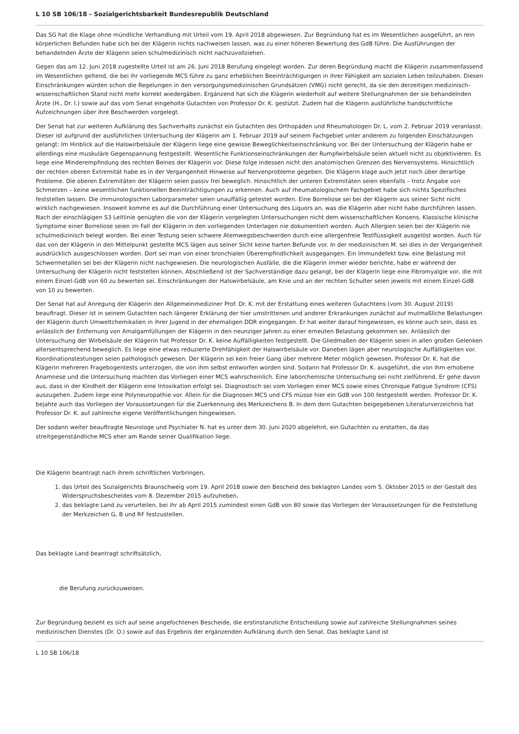L 10 SB 106/18 - Sozialgerichtsbarkeit Bundesrepublik Deutschland
Das SG hat die Klage ohne mündliche Verhandlung mit Urteil vom 19. April 2018 abgewiesen. Zur Begründung hat es im Wesentlichen ausgeführt, an rein körperlichen Befunden habe sich bei der Klägerin nichts nachweisen lassen, was zu einer höheren Bewertung des GdB führe. Die Ausführungen der behandelnden Ärzte der Klägerin seien schulmedizinisch nicht nachzuvollziehen.
Gegen das am 12. Juni 2018 zugestellte Urteil ist am 26. Juni 2018 Berufung eingelegt worden. Zur deren Begründung macht die Klägerin zusammenfassend im Wesentlichen geltend, die bei ihr vorliegende MCS führe zu ganz erheblichen Beeinträchtigungen in ihrer Fähigkeit am sozialen Leben teilzuhaben. Diesen Einschränkungen würden schon die Regelungen in den versorgungsmedizinischen Grundsätzen (VMG) nicht gerecht, da sie den derzeitigen medizinisch–wissenschaftlichen Stand nicht mehr korrekt wiedergäben. Ergänzend hat sich die Klägerin wiederholt auf weitere Stellungnahmen der sie behandelnden Ärzte (H., Dr. I.) sowie auf das vom Senat eingeholte Gutachten von Professor Dr. K. gestützt. Zudem hat die Klägerin ausführliche handschriftliche Aufzeichnungen über ihre Beschwerden vorgelegt.
Der Senat hat zur weiteren Aufklärung des Sachverhalts zunächst ein Gutachten des Orthopäden und Rheumatologen Dr. L. vom 2. Februar 2019 veranlasst. Dieser ist aufgrund der ausführlichen Untersuchung der Klägerin am 1. Februar 2019 auf seinem Fachgebiet unter anderem zu folgenden Einschätzungen gelangt: Im Hinblick auf die Halswirbelsäule der Klägerin liege eine gewisse Beweglichkeitseinschränkung vor. Bei der Untersuchung der Klägerin habe er allerdings eine muskuläre Gegenspannung festgestellt. Wesentliche Funktionseinschränkungen der Rumpfwirbelsäule seien aktuell nicht zu objektivieren. Es liege eine Minderempfindung des rechten Beines der Klägerin vor. Diese folge indessen nicht den anatomischen Grenzen des Nervensystems. Hinsichtlich der rechten oberen Extremität habe es in der Vergangenheit Hinweise auf Nervenprobleme gegeben. Die Klägerin klage auch jetzt noch über derartige Probleme. Die oberen Extremitäten der Klägerin seien passiv frei beweglich. Hinsichtlich der unteren Extremitäten seien ebenfalls – trotz Angabe von Schmerzen – keine wesentlichen funktionellen Beeinträchtigungen zu erkennen. Auch auf rheumatologischem Fachgebiet habe sich nichts Spezifisches feststellen lassen. Die immunologischen Laborparameter seien unauffällig getestet worden. Eine Borreliose sei bei der Klägerin aus seiner Sicht nicht wirklich nachgewiesen. Insoweit komme es auf die Durchführung einer Untersuchung des Liquors an, was die Klägerin aber nicht habe durchführen lassen. Nach der einschlägigen S3 Leitlinie genügten die von der Klägerin vorgelegten Untersuchungen nicht dem wissenschaftlichen Konsens. Klassische klinische Symptome einer Borreliose seien im Fall der Klägerin in den vorliegenden Unterlagen nie dokumentiert worden. Auch Allergien seien bei der Klägerin nie schulmedizinisch belegt worden. Bei einer Testung seien schwere Atemwegsbeschwerden durch eine allergenfreie Testflüssigkeit ausgelöst worden. Auch für das von der Klägerin in den Mittelpunkt gestellte MCS lägen aus seiner Sicht keine harten Befunde vor. In der medizinischen M. sei dies in der Vergangenheit ausdrücklich ausgeschlossen worden. Dort sei man von einer bronchialen Überempfindlichkeit ausgegangen. Ein Immundefekt bzw. eine Belastung mit Schwermetallen sei bei der Klägerin nicht nachgewiesen. Die neurologischen Ausfälle, die die Klägerin immer wieder berichte, habe er während der Untersuchung der Klägerin nicht feststellen können. Abschließend ist der Sachverständige dazu gelangt, bei der Klägerin liege eine Fibromyalgie vor, die mit einem Einzel-GdB von 60 zu bewerten sei. Einschränkungen der Halswirbelsäule, am Knie und an der rechten Schulter seien jeweils mit einem Einzel-GdB von 10 zu bewerten.
Der Senat hat auf Anregung der Klägerin den Allgemeinmediziner Prof. Dr. K. mit der Erstattung eines weiteren Gutachtens (vom 30. August 2019) beauftragt. Dieser ist in seinem Gutachten nach längerer Erklärung der hier umstrittenen und anderer Erkrankungen zunächst auf mutmaßliche Belastungen der Klägerin durch Umweltchemikalien in ihrer Jugend in der ehemaligen DDR eingegangen. Er hat weiter darauf hingewiesen, es könne auch sein, dass es anlässlich der Entfernung von Amalgamfüllungen der Klägerin in den neunziger Jahren zu einer erneuten Belastung gekommen sei. Anlässlich der Untersuchung der Wirbelsäule der Klägerin hat Professor Dr. K. keine Auffälligkeiten festgestellt. Die Gliedmaßen der Klägerin seien in allen großen Gelenken altersentsprechend beweglich. Es liege eine etwas reduzierte Drehfähigkeit der Halswirbelsäule vor. Daneben lägen aber neurologische Auffälligkeiten vor. Koordinationstestungen seien pathologisch gewesen. Der Klägerin sei kein freier Gang über mehrere Meter möglich gewesen. Professor Dr. K. hat die Klägerin mehreren Fragebogentests unterzogen, die von ihm selbst entworfen worden sind. Sodann hat Professor Dr. K. ausgeführt, die von ihm erhobene Anamnese und die Untersuchung machten das Vorliegen einer MCS wahrscheinlich. Eine laborchemische Untersuchung sei nicht zielführend. Er gehe davon aus, dass in der Kindheit der Klägerin eine Intoxikation erfolgt sei. Diagnostisch sei vom Vorliegen einer MCS sowie eines Chronique Fatigue Syndrom (CFS) auszugehen. Zudem liege eine Polyneuropathie vor. Allein für die Diagnosen MCS und CFS müsse hier ein GdB von 100 festgestellt werden. Professor Dr. K. bejahte auch das Vorliegen der Voraussetzungen für die Zuerkennung des Merkzeichens B. In dem dem Gutachten beigegebenen Literaturverzeichnis hat Professor Dr. K. auf zahlreiche eigene Veröffentlichungen hingewiesen.
Der sodann weiter beauftragte Neurologe und Psychiater N. hat es unter dem 30. Juni 2020 abgelehnt, ein Gutachten zu erstatten, da das streitgegenständliche MCS eher am Rande seiner Qualifikation liege.
Die Klägerin beantragt nach ihrem schriftlichen Vorbringen,
1. das Urteil des Sozialgerichts Braunschweig vom 19. April 2018 sowie den Bescheid des beklagten Landes vom 5. Oktober 2015 in der Gestalt des Widerspruchsbescheides vom 8. Dezember 2015 aufzuheben,
2. das beklagte Land zu verurteilen, bei ihr ab April 2015 zumindest einen GdB von 80 sowie das Vorliegen der Voraussetzungen für die Feststellung der Merkzeichen G, B und RF festzustellen.
Das beklagte Land beantragt schriftsätzlich,
die Berufung zurückzuweisen.
Zur Begründung bezieht es sich auf seine angefochtenen Bescheide, die erstinstanzliche Entscheidung sowie auf zahlreiche Stellungnahmen seines medizinischen Dienstes (Dr. O.) sowie auf das Ergebnis der ergänzenden Aufklärung durch den Senat. Das beklagte Land ist
L 10 SB 106/18